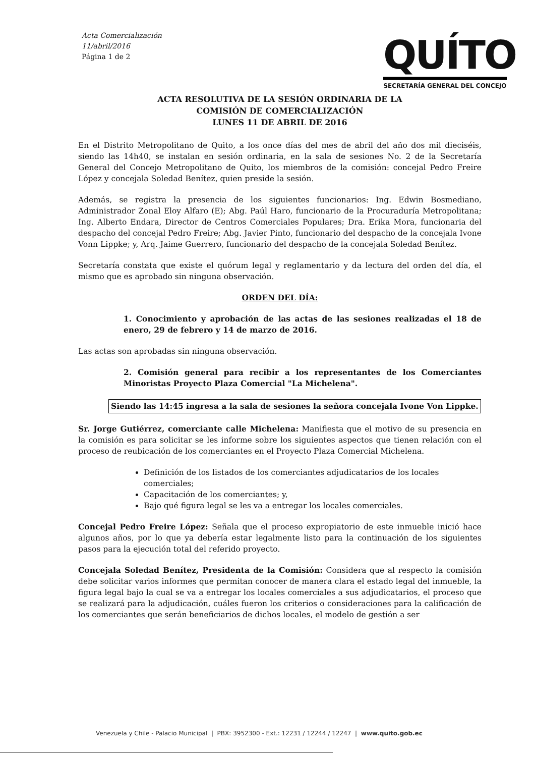Acta Comercialización
11/abril/2016
Página 1 de 2
QUÍTO
SECRETARÍA GENERAL DEL CONCEJO
ACTA RESOLUTIVA DE LA SESIÓN ORDINARIA DE LA
COMISIÓN DE COMERCIALIZACIÓN
LUNES 11 DE ABRIL DE 2016
En el Distrito Metropolitano de Quito, a los once días del mes de abril del año dos mil dieciséis, siendo las 14h40, se instalan en sesión ordinaria, en la sala de sesiones No. 2 de la Secretaría General del Concejo Metropolitano de Quito, los miembros de la comisión: concejal Pedro Freire López y concejala Soledad Benítez, quien preside la sesión.
Además, se registra la presencia de los siguientes funcionarios: Ing. Edwin Bosmediano, Administrador Zonal Eloy Alfaro (E); Abg. Paúl Haro, funcionario de la Procuraduría Metropolitana; Ing. Alberto Endara, Director de Centros Comerciales Populares; Dra. Erika Mora, funcionaria del despacho del concejal Pedro Freire; Abg. Javier Pinto, funcionario del despacho de la concejala Ivone Vonn Lippke; y, Arq. Jaime Guerrero, funcionario del despacho de la concejala Soledad Benítez.
Secretaría constata que existe el quórum legal y reglamentario y da lectura del orden del día, el mismo que es aprobado sin ninguna observación.
ORDEN DEL DÍA:
1. Conocimiento y aprobación de las actas de las sesiones realizadas el 18 de enero, 29 de febrero y 14 de marzo de 2016.
Las actas son aprobadas sin ninguna observación.
2. Comisión general para recibir a los representantes de los Comerciantes Minoristas Proyecto Plaza Comercial "La Michelena".
Siendo las 14:45 ingresa a la sala de sesiones la señora concejala Ivone Von Lippke.
Sr. Jorge Gutiérrez, comerciante calle Michelena: Manifiesta que el motivo de su presencia en la comisión es para solicitar se les informe sobre los siguientes aspectos que tienen relación con el proceso de reubicación de los comerciantes en el Proyecto Plaza Comercial Michelena.
Definición de los listados de los comerciantes adjudicatarios de los locales comerciales;
Capacitación de los comerciantes; y,
Bajo qué figura legal se les va a entregar los locales comerciales.
Concejal Pedro Freire López: Señala que el proceso expropiatorio de este inmueble inició hace algunos años, por lo que ya debería estar legalmente listo para la continuación de los siguientes pasos para la ejecución total del referido proyecto.
Concejala Soledad Benítez, Presidenta de la Comisión: Considera que al respecto la comisión debe solicitar varios informes que permitan conocer de manera clara el estado legal del inmueble, la figura legal bajo la cual se va a entregar los locales comerciales a sus adjudicatarios, el proceso que se realizará para la adjudicación, cuáles fueron los criterios o consideraciones para la calificación de los comerciantes que serán beneficiarios de dichos locales, el modelo de gestión a ser
Venezuela y Chile - Palacio Municipal | PBX: 3952300 - Ext.: 12231 / 12244 / 12247 | www.quito.gob.ec